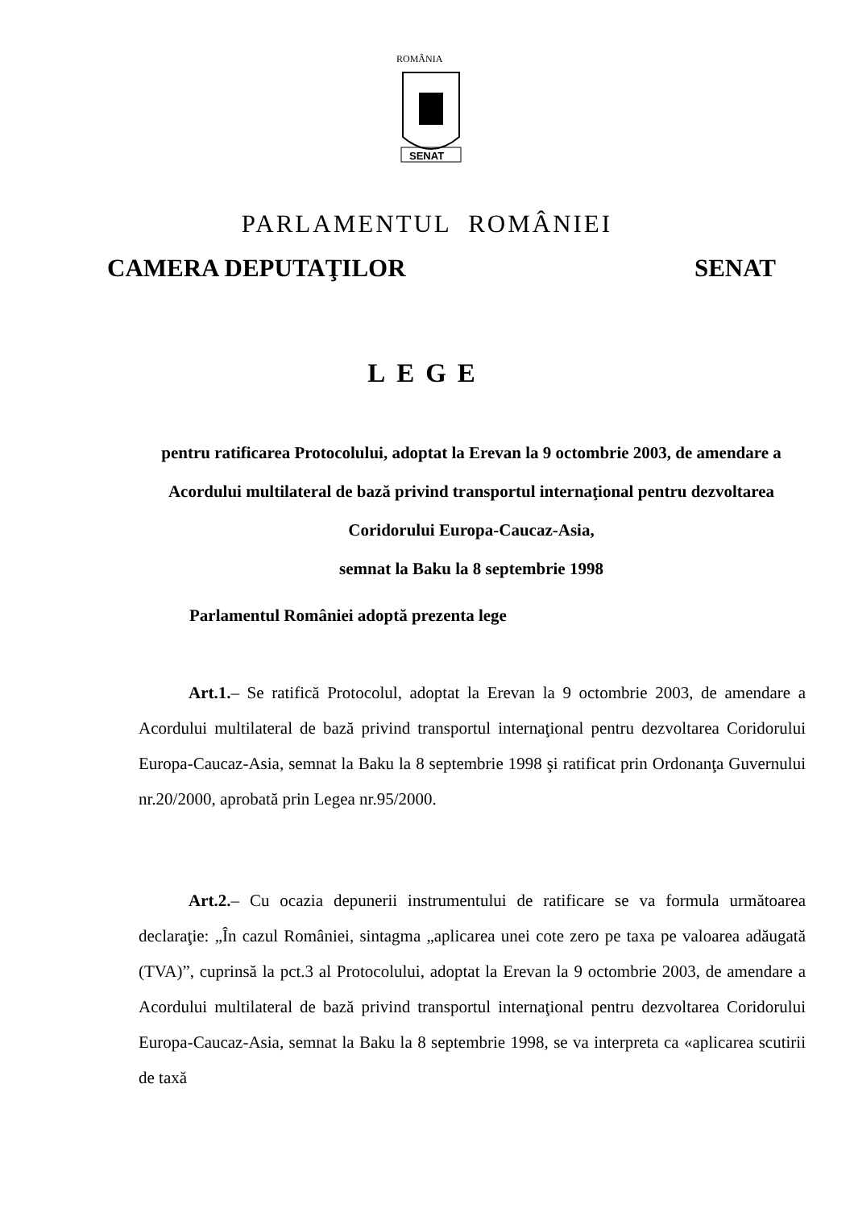ROMÂNIA
SENAT
PARLAMENTUL ROMÂNIEI
CAMERA DEPUTAŢILOR SENAT
LEGE
pentru ratificarea Protocolului, adoptat la Erevan la 9 octombrie 2003, de amendare a Acordului multilateral de bază privind transportul internaţional pentru dezvoltarea Coridorului Europa-Caucaz-Asia,
semnat la Baku la 8 septembrie 1998
Parlamentul României adoptă prezenta lege
Art.1.– Se ratifică Protocolul, adoptat la Erevan la 9 octombrie 2003, de amendare a Acordului multilateral de bază privind transportul internaţional pentru dezvoltarea Coridorului Europa-Caucaz-Asia, semnat la Baku la 8 septembrie 1998 şi ratificat prin Ordonanţa Guvernului nr.20/2000, aprobată prin Legea nr.95/2000.
Art.2.– Cu ocazia depunerii instrumentului de ratificare se va formula următoarea declaraţie: „În cazul României, sintagma „aplicarea unei cote zero pe taxa pe valoarea adăugată (TVA)”, cuprinsă la pct.3 al Protocolului, adoptat la Erevan la 9 octombrie 2003, de amendare a Acordului multilateral de bază privind transportul internaţional pentru dezvoltarea Coridorului Europa-Caucaz-Asia, semnat la Baku la 8 septembrie 1998, se va interpreta ca «aplicarea scutirii de taxă